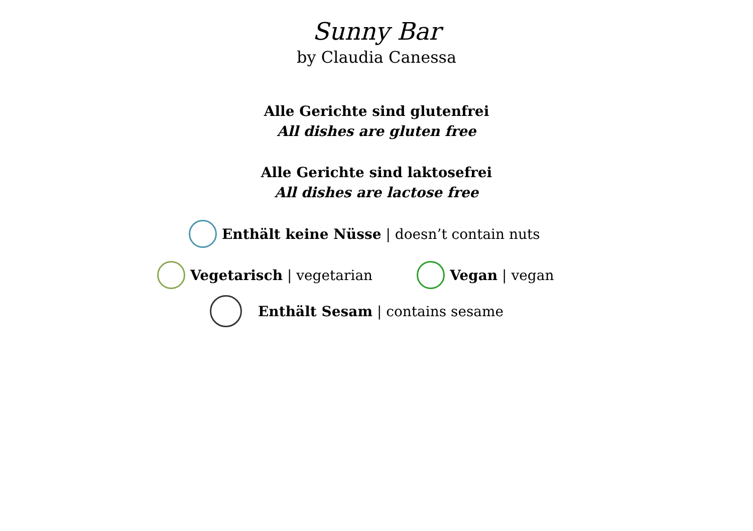Sunny Bar
by Claudia Canessa
Alle Gerichte sind glutenfrei
All dishes are gluten free
Alle Gerichte sind laktosefrei
All dishes are lactose free
Enthält keine Nüsse | doesn’t contain nuts
Vegetarisch | vegetarian Vegan | vegan
Enthält Sesam | contains sesame